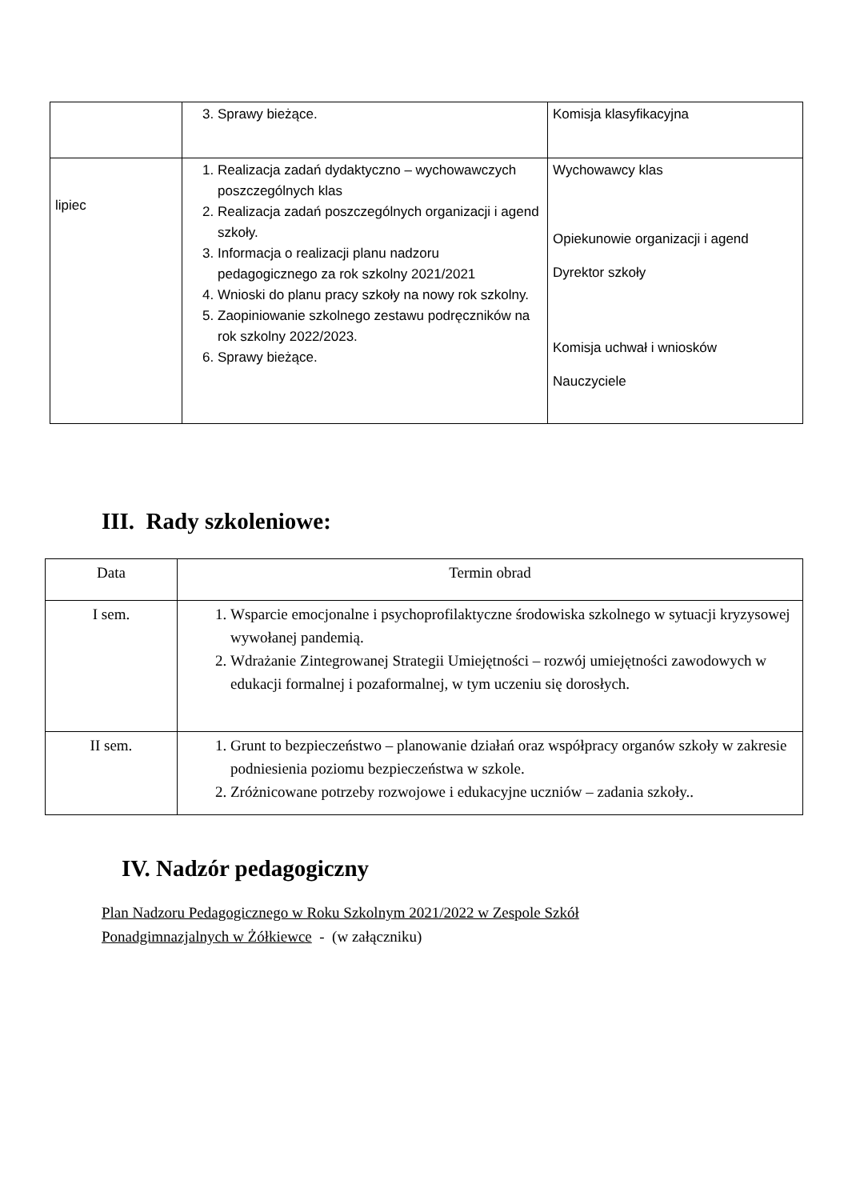| | 3. Sprawy bieżące. | Komisja klasyfikacyjna |
| lipiec | 1. Realizacja zadań dydaktyczno – wychowawczych poszczególnych klas 2. Realizacja zadań poszczególnych organizacji i agend szkoły. 3. Informacja o realizacji planu nadzoru pedagogicznego za rok szkolny 2021/2021 4. Wnioski do planu pracy szkoły na nowy rok szkolny. 5. Zaopiniowanie szkolnego zestawu podręczników na rok szkolny 2022/2023. 6. Sprawy bieżące. | Wychowawcy klas Opiekunowie organizacji i agend Dyrektor szkoły Komisja uchwał i wniosków Nauczyciele |
III. Rady szkoleniowe:
| Data | Termin obrad |
| I sem. | 1. Wsparcie emocjonalne i psychoprofilaktyczne środowiska szkolnego w sytuacji kryzysowej wywołanej pandemią. 2. Wdrażanie Zintegrowanej Strategii Umiejętności – rozwój umiejętności zawodowych w edukacji formalnej i pozaformalnej, w tym uczeniu się dorosłych. |
| II sem. | 1. Grunt to bezpieczeństwo – planowanie działań oraz współpracy organów szkoły w zakresie podniesienia poziomu bezpieczeństwa w szkole. 2. Zróżnicowane potrzeby rozwojowe i edukacyjne uczniów – zadania szkoły.. |
IV. Nadzór pedagogiczny
Plan Nadzoru Pedagogicznego w Roku Szkolnym 2021/2022 w Zespole Szkół
Ponadgimnazjalnych w Żółkiewce - (w załączniku)